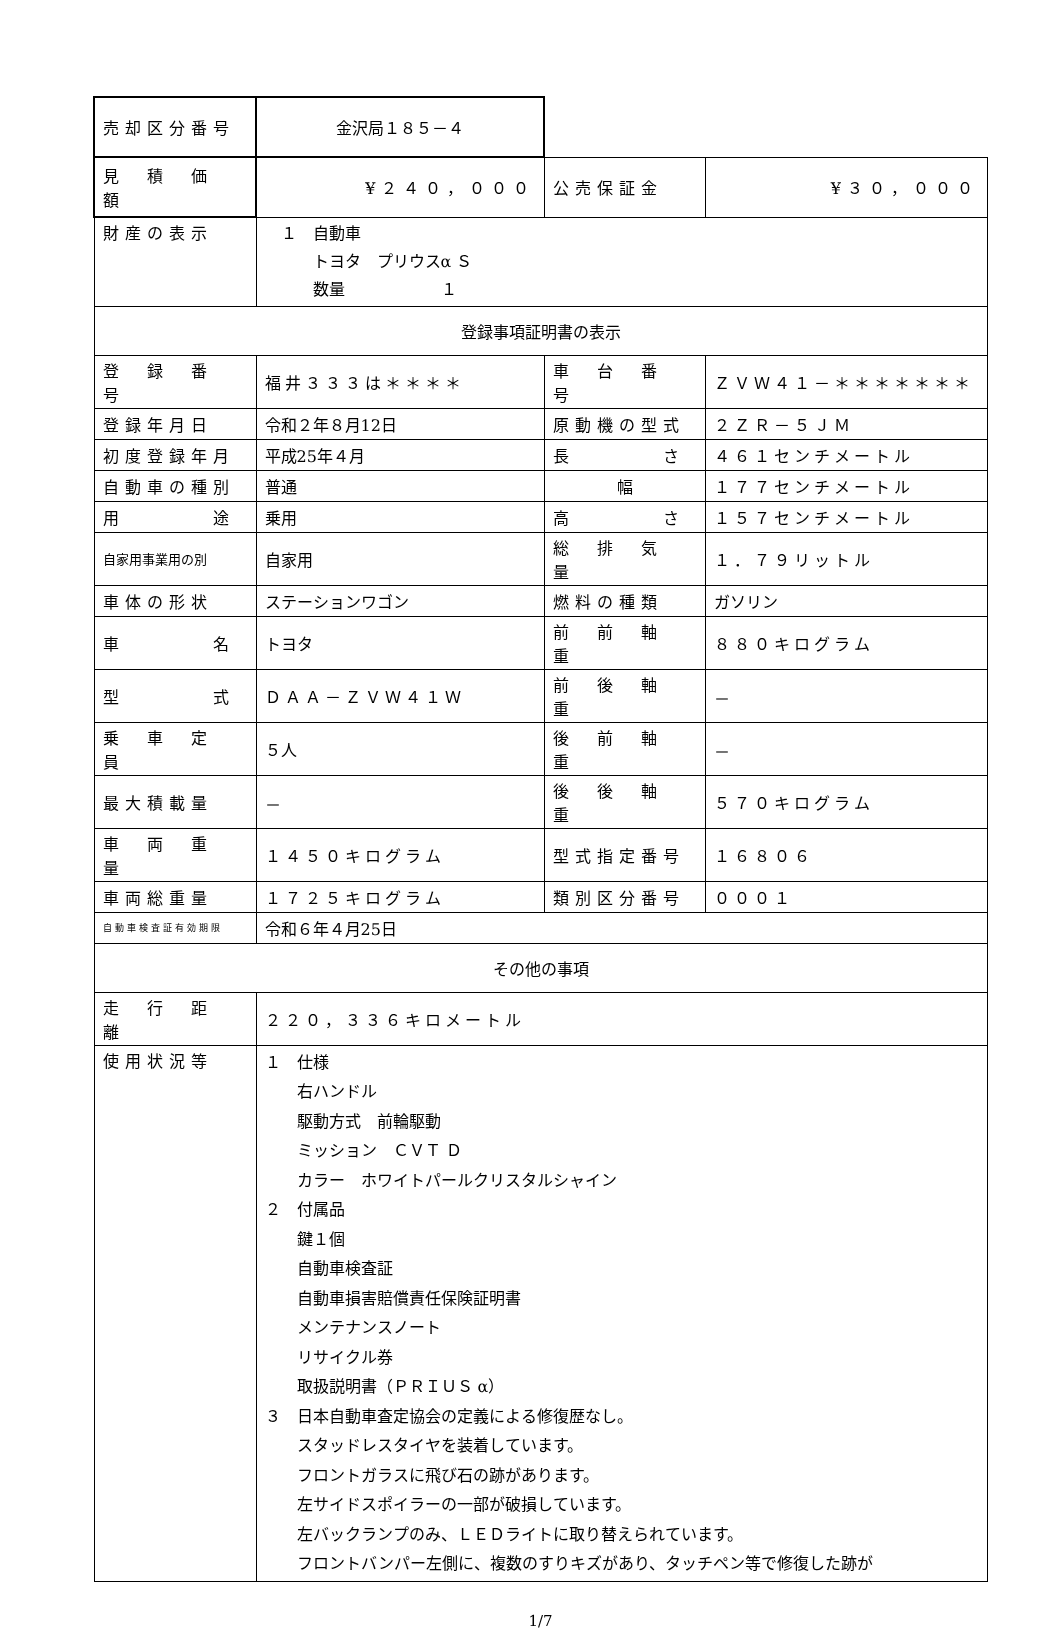| 売却区分番号 | 金沢局１８５－４ | | |
| 見 積 価 額 | ¥２４０，０００ | 公売保証金 | ¥３０，０００ |
| 財産の表示 | １ 自動車 トヨタ プリウスα Ｓ 数量 １ | | |
| 登録事項証明書の表示 | | | |
| 登 録 番 号 | 福井３３３は＊＊＊＊ | 車 台 番 号 | ＺＶＷ４１－＊＊＊＊＊＊＊ |
| 登録年月日 | 令和２年８月12日 | 原動機の型式 | ２ＺＲ－５ＪＭ |
| 初度登録年月 | 平成25年４月 | 長 さ | ４６１センチメートル |
| 自動車の種別 | 普通 | 幅 | １７７センチメートル |
| 用 途 | 乗用 | 高 さ | １５７センチメートル |
| 自家用事業用の別 | 自家用 | 総 排 気 量 | １．７９リットル |
| 車体の形状 | ステーションワゴン | 燃料の種類 | ガソリン |
| 車 名 | トヨタ | 前 前 軸 重 | ８８０キログラム |
| 型 式 | ＤＡＡ－ＺＶＷ４１Ｗ | 前 後 軸 重 | － |
| 乗 車 定 員 | ５人 | 後 前 軸 重 | － |
| 最大積載量 | － | 後 後 軸 重 | ５７０キログラム |
| 車 両 重 量 | １４５０キログラム | 型式指定番号 | １６８０６ |
| 車両総重量 | １７２５キログラム | 類別区分番号 | ０００１ |
| 自動車検査証有効期限 | 令和６年４月25日 | | |
| その他の事項 | | | |
| 走 行 距 離 | ２２０，３３６キロメートル | | |
| 使用状況等 | １ 仕様 右ハンドル 駆動方式 前輪駆動 ミッション ＣＶＴ Ｄ カラー ホワイトパールクリスタルシャイン ２ 付属品 鍵１個 自動車検査証 自動車損害賠償責任保険証明書 メンテナンスノート リサイクル券 取扱説明書（ＰＲＩＵＳ α） ３ 日本自動車査定協会の定義による修復歴なし。 スタッドレスタイヤを装着しています。 フロントガラスに飛び石の跡があります。 左サイドスポイラーの一部が破損しています。 左バックランプのみ、ＬＥＤライトに取り替えられています。 フロントバンパー左側に、複数のすりキズがあり、タッチペン等で修復した跡が | | |
1/7